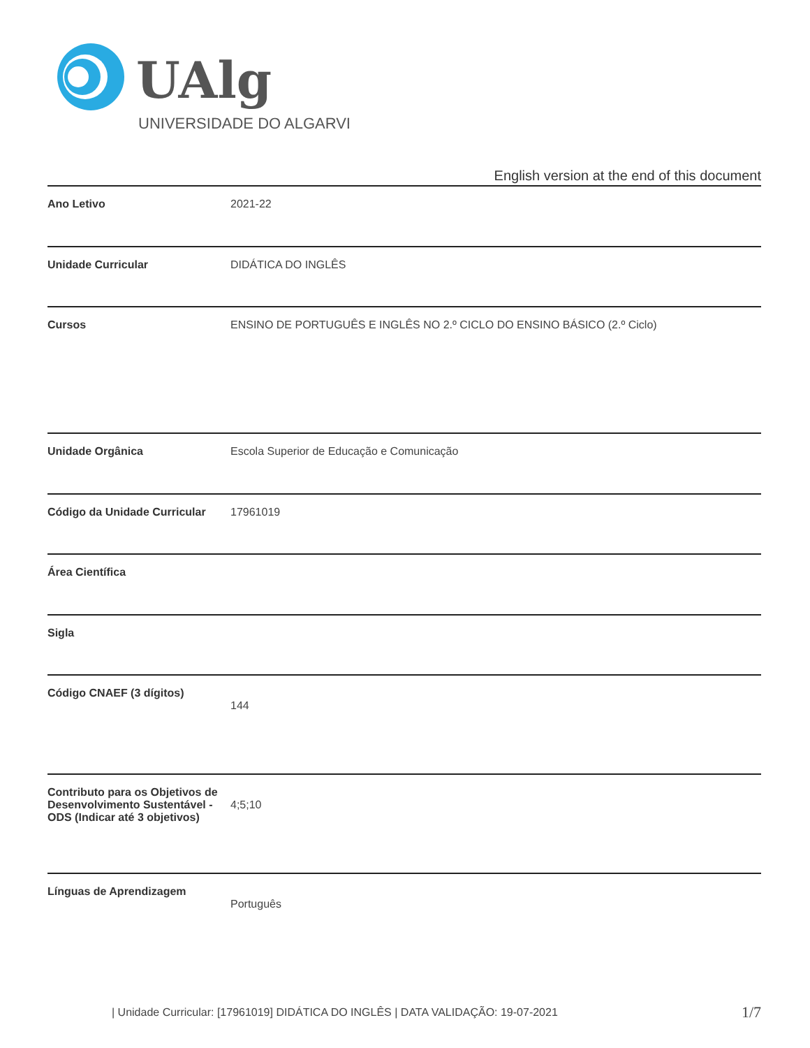UAlg
UNIVERSIDADE DO ALGARVE
English version at the end of this document
| Ano Letivo | 2021-22 |
| Unidade Curricular | DIDÁTICA DO INGLÊS |
| Cursos | ENSINO DE PORTUGUÊS E INGLÊS NO 2.º CICLO DO ENSINO BÁSICO (2.º Ciclo) |
| Unidade Orgânica | Escola Superior de Educação e Comunicação |
| Código da Unidade Curricular | 17961019 |
| Área Científica | |
| Sigla | |
| Código CNAEF (3 dígitos) | 144 |
| Contributo para os Objetivos de Desenvolvimento Sustentável - ODS (Indicar até 3 objetivos) | 4;5;10 |
| Línguas de Aprendizagem | Português |
| Unidade Curricular: [17961019] DIDÁTICA DO INGLÊS | DATA VALIDAÇÃO: 19-07-2021 1/7